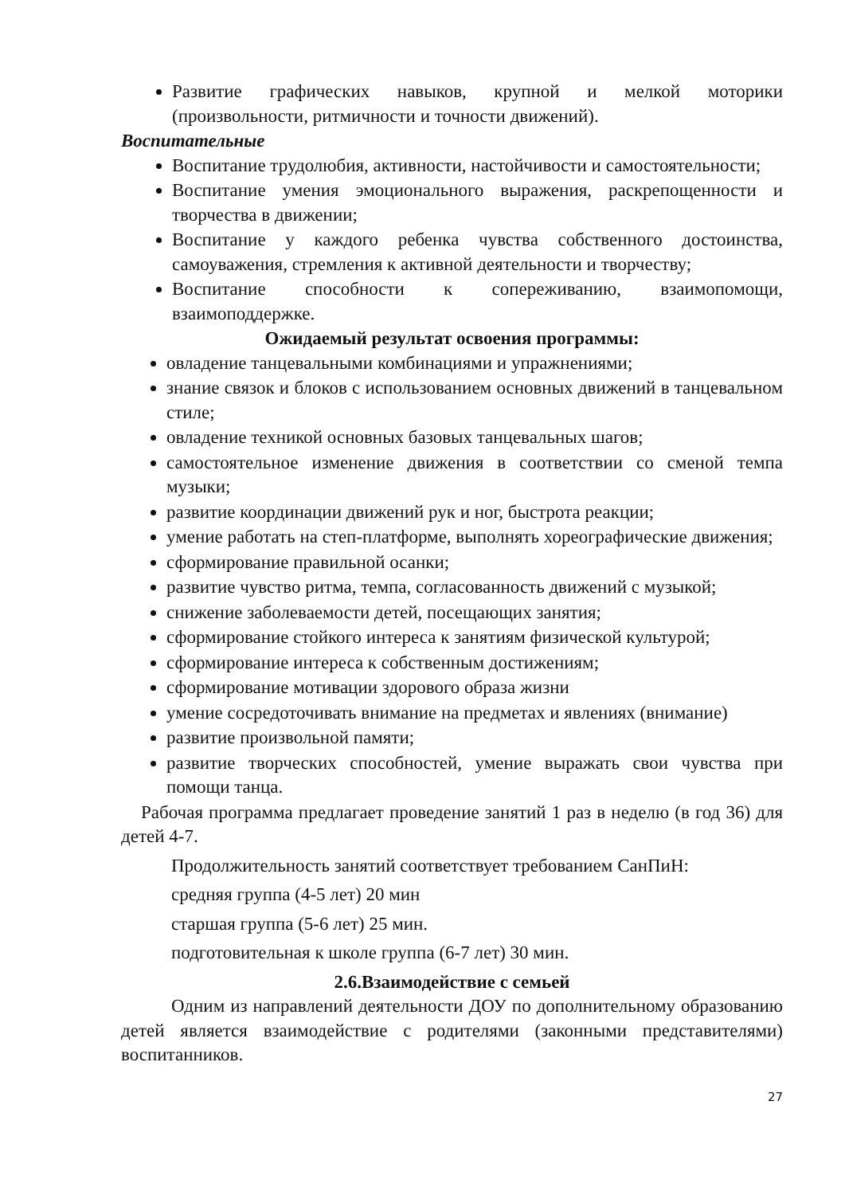Развитие графических навыков, крупной и мелкой моторики (произвольности, ритмичности и точности движений).
Воспитательные
Воспитание трудолюбия, активности, настойчивости и самостоятельности;
Воспитание умения эмоционального выражения, раскрепощенности и творчества в движении;
Воспитание у каждого ребенка чувства собственного достоинства, самоуважения, стремления к активной деятельности и творчеству;
Воспитание способности к сопереживанию, взаимопомощи, взаимоподдержке.
Ожидаемый результат освоения программы:
овладение танцевальными комбинациями и упражнениями;
знание связок и блоков с использованием основных движений в танцевальном стиле;
овладение техникой основных базовых танцевальных шагов;
самостоятельное изменение движения в соответствии со сменой темпа музыки;
развитие координации движений рук и ног, быстрота реакции;
умение работать на степ-платформе, выполнять хореографические движения;
сформирование правильной осанки;
развитие чувство ритма, темпа, согласованность движений с музыкой;
снижение заболеваемости детей, посещающих занятия;
сформирование стойкого интереса к занятиям физической культурой;
сформирование интереса к собственным достижениям;
сформирование мотивации здорового образа жизни
умение сосредоточивать внимание на предметах и явлениях (внимание)
развитие произвольной памяти;
развитие творческих способностей, умение выражать свои чувства при помощи танца.
Рабочая программа предлагает проведение занятий 1 раз в неделю (в год 36) для детей 4-7.
Продолжительность занятий соответствует требованием СанПиН:
средняя группа (4-5 лет) 20 мин
старшая группа (5-6 лет) 25 мин.
подготовительная к школе группа (6-7 лет) 30 мин.
2.6.Взаимодействие с семьей
Одним из направлений деятельности ДОУ по дополнительному образованию детей является взаимодействие с родителями (законными представителями) воспитанников.
27